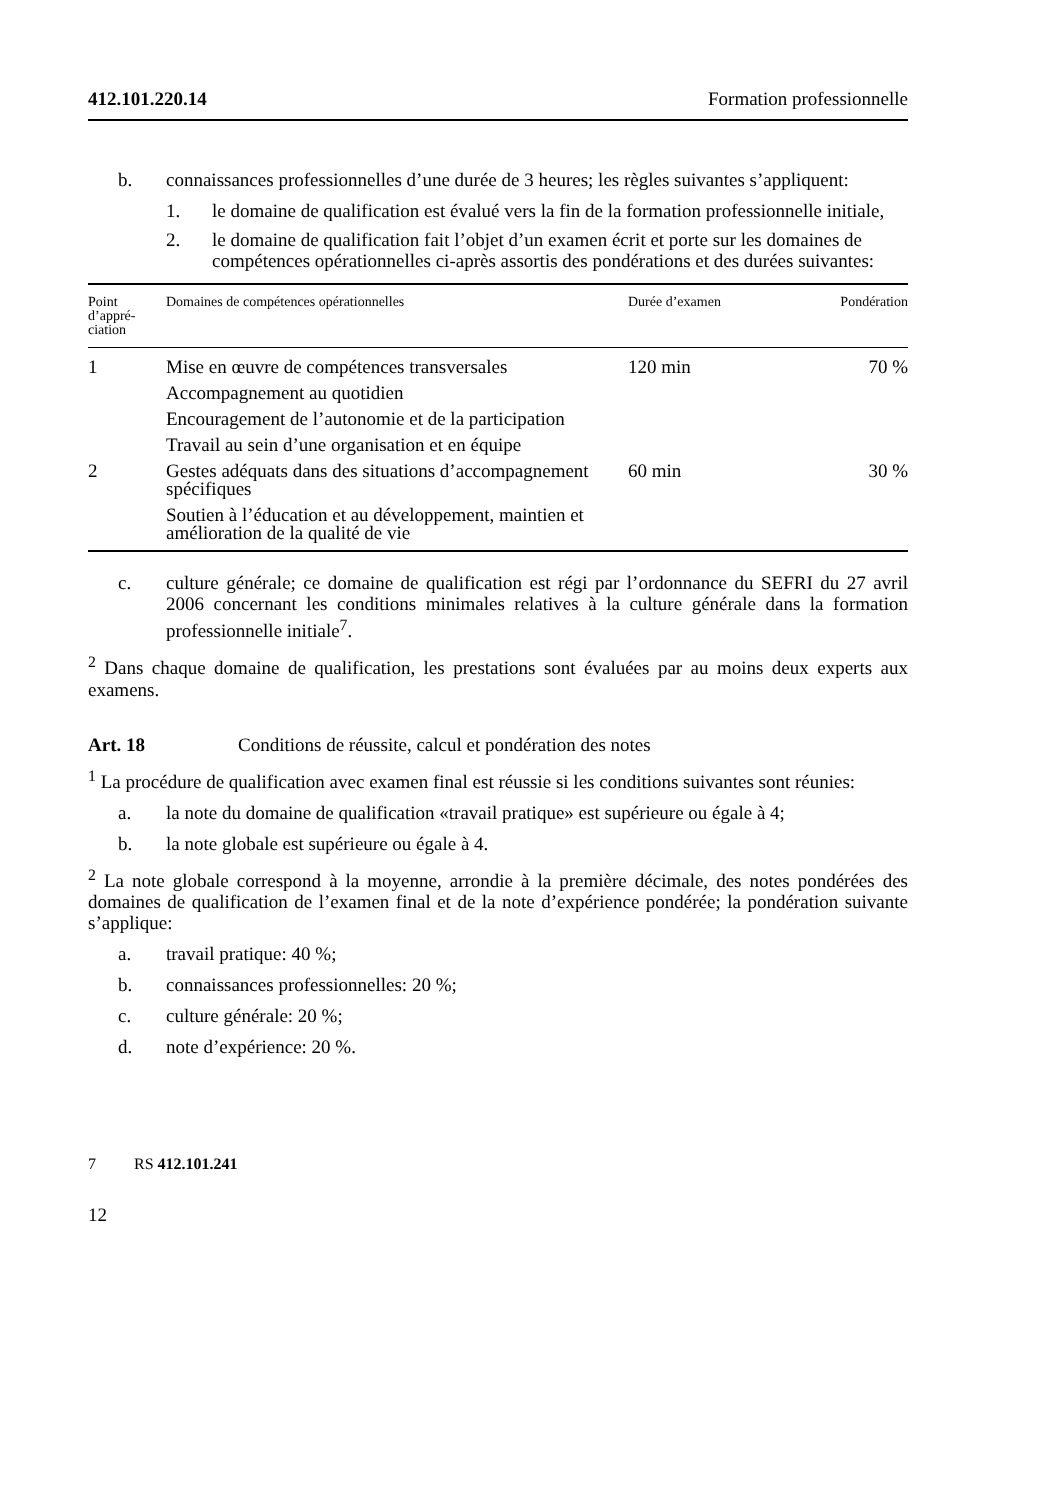412.101.220.14 Formation professionnelle
b. connaissances professionnelles d’une durée de 3 heures; les règles suivantes s’appliquent:
1. le domaine de qualification est évalué vers la fin de la formation professionnelle initiale,
2. le domaine de qualification fait l’objet d’un examen écrit et porte sur les domaines de compétences opérationnelles ci-après assortis des pondérations et des durées suivantes:
| Point d’appré-ciation | Domaines de compétences opérationnelles | Durée d’examen | Pondération |
| --- | --- | --- | --- |
| 1 | Mise en œuvre de compétences transversales | 120 min | 70 % |
| | Accompagnement au quotidien | | |
| | Encouragement de l’autonomie et de la participation | | |
| | Travail au sein d’une organisation et en équipe | | |
| 2 | Gestes adéquats dans des situations d’accompagnement spécifiques | 60 min | 30 % |
| | Soutien à l’éducation et au développement, maintien et amélioration de la qualité de vie | | |
c. culture générale; ce domaine de qualification est régi par l’ordonnance du SEFRI du 27 avril 2006 concernant les conditions minimales relatives à la culture générale dans la formation professionnelle initiale<sup>7</sup>.
<sup>2</sup> Dans chaque domaine de qualification, les prestations sont évaluées par au moins deux experts aux examens.
Art. 18 Conditions de réussite, calcul et pondération des notes
<sup>1</sup> La procédure de qualification avec examen final est réussie si les conditions suivantes sont réunies:
a. la note du domaine de qualification «travail pratique» est supérieure ou égale à 4;
b. la note globale est supérieure ou égale à 4.
<sup>2</sup> La note globale correspond à la moyenne, arrondie à la première décimale, des notes pondérées des domaines de qualification de l’examen final et de la note d’expérience pondérée; la pondération suivante s’applique:
a. travail pratique: 40 %;
b. connaissances professionnelles: 20 %;
c. culture générale: 20 %;
d. note d’expérience: 20 %.
7 RS 412.101.241
12